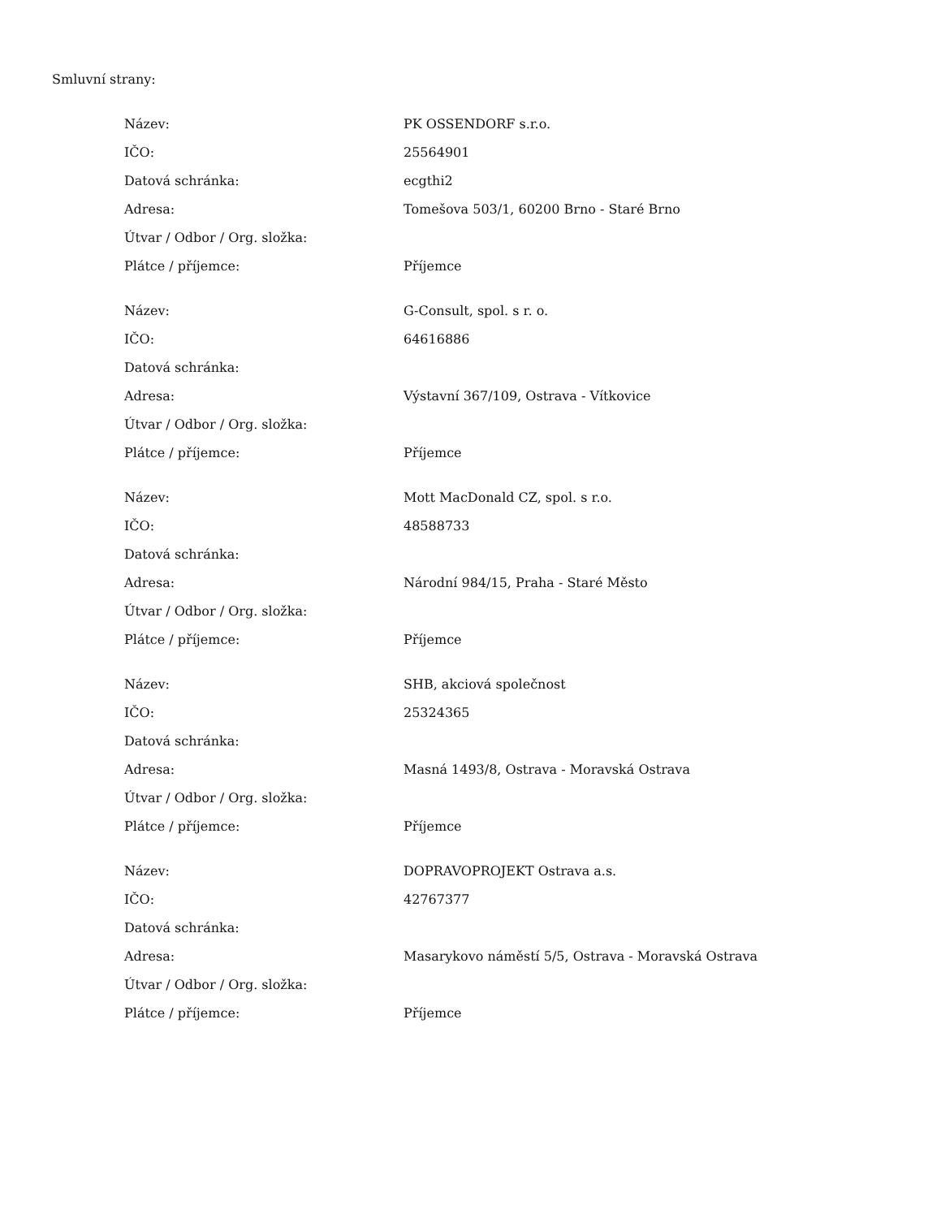Smluvní strany:
| Název: | PK OSSENDORF s.r.o. |
| IČO: | 25564901 |
| Datová schránka: | ecgthi2 |
| Adresa: | Tomešova 503/1, 60200 Brno - Staré Brno |
| Útvar / Odbor / Org. složka: | |
| Plátce / příjemce: | Příjemce |
| Název: | G-Consult, spol. s r. o. |
| IČO: | 64616886 |
| Datová schránka: | |
| Adresa: | Výstavní 367/109, Ostrava - Vítkovice |
| Útvar / Odbor / Org. složka: | |
| Plátce / příjemce: | Příjemce |
| Název: | Mott MacDonald CZ, spol. s r.o. |
| IČO: | 48588733 |
| Datová schránka: | |
| Adresa: | Národní 984/15, Praha - Staré Město |
| Útvar / Odbor / Org. složka: | |
| Plátce / příjemce: | Příjemce |
| Název: | SHB, akciová společnost |
| IČO: | 25324365 |
| Datová schránka: | |
| Adresa: | Masná 1493/8, Ostrava - Moravská Ostrava |
| Útvar / Odbor / Org. složka: | |
| Plátce / příjemce: | Příjemce |
| Název: | DOPRAVOPROJEKT Ostrava a.s. |
| IČO: | 42767377 |
| Datová schránka: | |
| Adresa: | Masarykovo náměstí 5/5, Ostrava - Moravská Ostrava |
| Útvar / Odbor / Org. složka: | |
| Plátce / příjemce: | Příjemce |